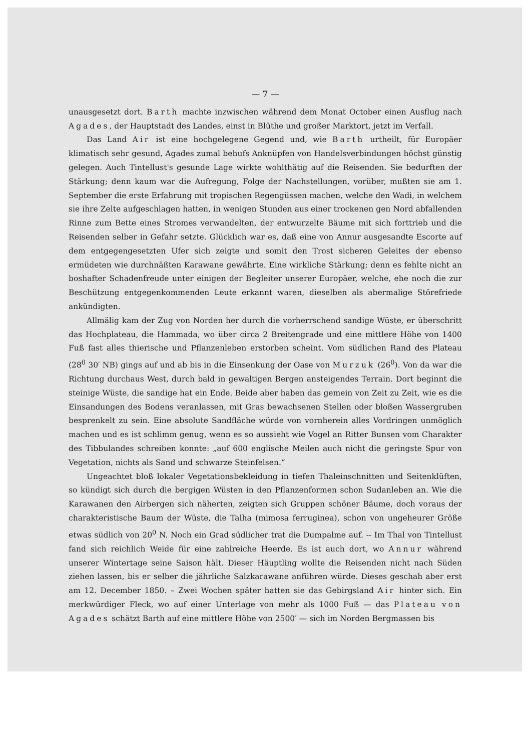— 7 —
unausgesetzt dort. Barth machte inzwischen während dem Monat October einen Ausflug nach Agades, der Hauptstadt des Landes, einst in Blüthe und großer Marktort, jetzt im Verfall.
Das Land Air ist eine hochgelegene Gegend und, wie Barth urtheilt, für Europäer klimatisch sehr gesund, Agades zumal behufs Anknüpfen von Handelsverbindungen höchst günstig gelegen. Auch Tintellust's gesunde Lage wirkte wohlthätig auf die Reisenden. Sie bedurften der Stärkung; denn kaum war die Aufregung, Folge der Nachstellungen, vorüber, mußten sie am 1. September die erste Erfahrung mit tropischen Regengüssen machen, welche den Wadi, in welchem sie ihre Zelte aufgeschlagen hatten, in wenigen Stunden aus einer trockenen gen Nord abfallenden Rinne zum Bette eines Stromes verwandelten, der entwurzelte Bäume mit sich forttrieb und die Reisenden selber in Gefahr setzte. Glücklich war es, daß eine von Annur ausgesandte Escorte auf dem entgegengesetzten Ufer sich zeigte und somit den Trost sicheren Geleites der ebenso ermüdeten wie durchnäßten Karawane gewährte. Eine wirkliche Stärkung; denn es fehlte nicht an boshafter Schadenfreude unter einigen der Begleiter unserer Europäer, welche, ehe noch die zur Beschützung entgegenkommenden Leute erkannt waren, dieselben als abermalige Störefriede ankündigten.
Allmälig kam der Zug von Norden her durch die vorherrschend sandige Wüste, er überschritt das Hochplateau, die Hammada, wo über circa 2 Breitengrade und eine mittlere Höhe von 1400 Fuß fast alles thierische und Pflanzenleben erstorben scheint. Vom südlichen Rand des Plateau (28<sup>0</sup> 30′ NB) gings auf und ab bis in die Einsenkung der Oase von Murzuk (26<sup>0</sup>). Von da war die Richtung durchaus West, durch bald in gewaltigen Bergen ansteigendes Terrain. Dort beginnt die steinige Wüste, die sandige hat ein Ende. Beide aber haben das gemein von Zeit zu Zeit, wie es die Einsandungen des Bodens veranlassen, mit Gras bewachsenen Stellen oder bloßen Wassergruben besprenkelt zu sein. Eine absolute Sandfläche würde von vornherein alles Vordringen unmöglich machen und es ist schlimm genug, wenn es so aussieht wie Vogel an Ritter Bunsen vom Charakter des Tibbulandes schreiben konnte: „auf 600 englische Meilen auch nicht die geringste Spur von Vegetation, nichts als Sand und schwarze Steinfelsen.“
Ungeachtet bloß lokaler Vegetationsbekleidung in tiefen Thaleinschnitten und Seitenklüften, so kündigt sich durch die bergigen Wüsten in den Pflanzenformen schon Sudanleben an. Wie die Karawanen den Airbergen sich näherten, zeigten sich Gruppen schöner Bäume, doch voraus der charakteristische Baum der Wüste, die Talha (mimosa ferruginea), schon von ungeheurer Größe etwas südlich von 20<sup>0</sup> N. Noch ein Grad südlicher trat die Dumpalme auf. -- Im Thal von Tintellust fand sich reichlich Weide für eine zahlreiche Heerde. Es ist auch dort, wo Annur während unserer Wintertage seine Saison hält. Dieser Häuptling wollte die Reisenden nicht nach Süden ziehen lassen, bis er selber die jährliche Salzkarawane anführen würde. Dieses geschah aber erst am 12. December 1850. – Zwei Wochen später hatten sie das Gebirgsland Air hinter sich. Ein merkwürdiger Fleck, wo auf einer Unterlage von mehr als 1000 Fuß — das Plateau von Agades schätzt Barth auf eine mittlere Höhe von 2500′ — sich im Norden Bergmassen bis